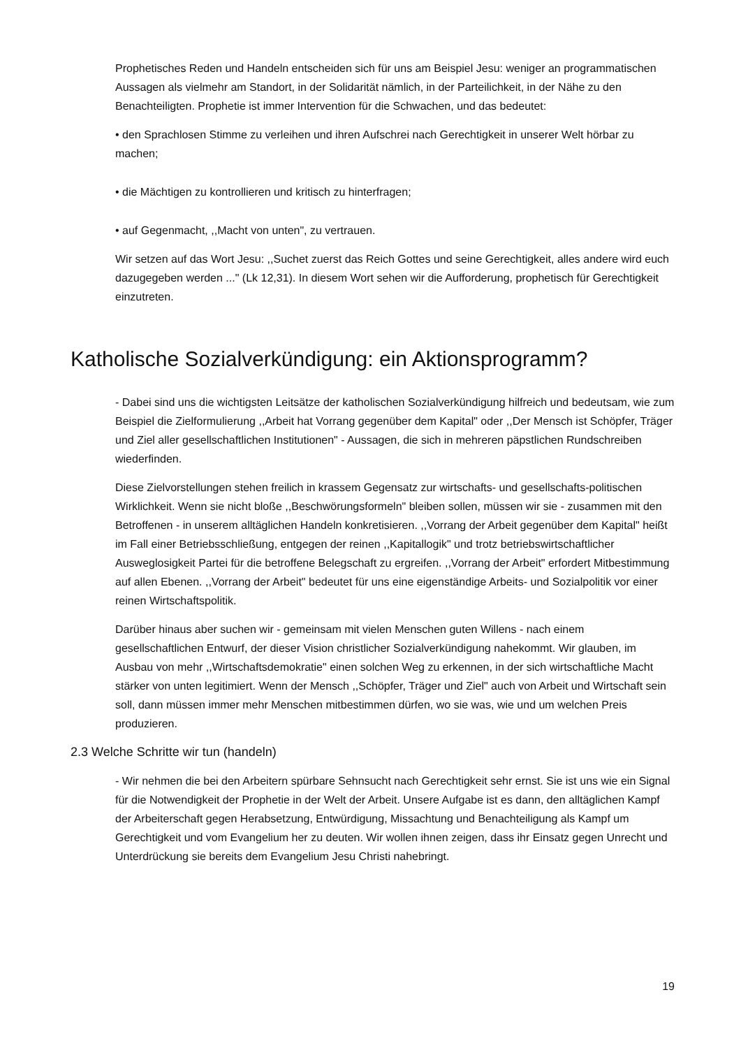Prophetisches Reden und Handeln entscheiden sich für uns am Beispiel Jesu: weniger an programmatischen Aussagen als vielmehr am Standort, in der Solidarität nämlich, in der Parteilichkeit, in der Nähe zu den Benachteiligten. Prophetie ist immer Intervention für die Schwachen, und das bedeutet:
• den Sprachlosen Stimme zu verleihen und ihren Aufschrei nach Gerechtigkeit in unserer Welt hörbar zu machen;
• die Mächtigen zu kontrollieren und kritisch zu hinterfragen;
• auf Gegenmacht, ,,Macht von unten", zu vertrauen.
Wir setzen auf das Wort Jesu: ,,Suchet zuerst das Reich Gottes und seine Gerechtigkeit, alles andere wird euch dazugegeben werden ..." (Lk 12,31). In diesem Wort sehen wir die Aufforderung, prophetisch für Gerechtigkeit einzutreten.
Katholische Sozialverkündigung: ein Aktionsprogramm?
- Dabei sind uns die wichtigsten Leitsätze der katholischen Sozialverkündigung hilfreich und bedeutsam, wie zum Beispiel die Zielformulierung ,,Arbeit hat Vorrang gegenüber dem Kapital" oder ,,Der Mensch ist Schöpfer, Träger und Ziel aller gesellschaftlichen Institutionen" - Aussagen, die sich in mehreren päpstlichen Rundschreiben wiederfinden.
Diese Zielvorstellungen stehen freilich in krassem Gegensatz zur wirtschafts- und gesellschafts-politischen Wirklichkeit. Wenn sie nicht bloße ,,Beschwörungsformeln" bleiben sollen, müssen wir sie - zusammen mit den Betroffenen - in unserem alltäglichen Handeln konkretisieren. ,,Vorrang der Arbeit gegenüber dem Kapital" heißt im Fall einer Betriebsschließung, entgegen der reinen ,,Kapitallogik" und trotz betriebswirtschaftlicher Ausweglosigkeit Partei für die betroffene Belegschaft zu ergreifen. ,,Vorrang der Arbeit" erfordert Mitbestimmung auf allen Ebenen. ,,Vorrang der Arbeit" bedeutet für uns eine eigenständige Arbeits- und Sozialpolitik vor einer reinen Wirtschaftspolitik.
Darüber hinaus aber suchen wir - gemeinsam mit vielen Menschen guten Willens - nach einem gesellschaftlichen Entwurf, der dieser Vision christlicher Sozialverkündigung nahekommt. Wir glauben, im Ausbau von mehr ,,Wirtschaftsdemokratie" einen solchen Weg zu erkennen, in der sich wirtschaftliche Macht stärker von unten legitimiert. Wenn der Mensch ,,Schöpfer, Träger und Ziel" auch von Arbeit und Wirtschaft sein soll, dann müssen immer mehr Menschen mitbestimmen dürfen, wo sie was, wie und um welchen Preis produzieren.
2.3 Welche Schritte wir tun (handeln)
- Wir nehmen die bei den Arbeitern spürbare Sehnsucht nach Gerechtigkeit sehr ernst. Sie ist uns wie ein Signal für die Notwendigkeit der Prophetie in der Welt der Arbeit. Unsere Aufgabe ist es dann, den alltäglichen Kampf der Arbeiterschaft gegen Herabsetzung, Entwürdigung, Missachtung und Benachteiligung als Kampf um Gerechtigkeit und vom Evangelium her zu deuten. Wir wollen ihnen zeigen, dass ihr Einsatz gegen Unrecht und Unterdrückung sie bereits dem Evangelium Jesu Christi nahebringt.
19